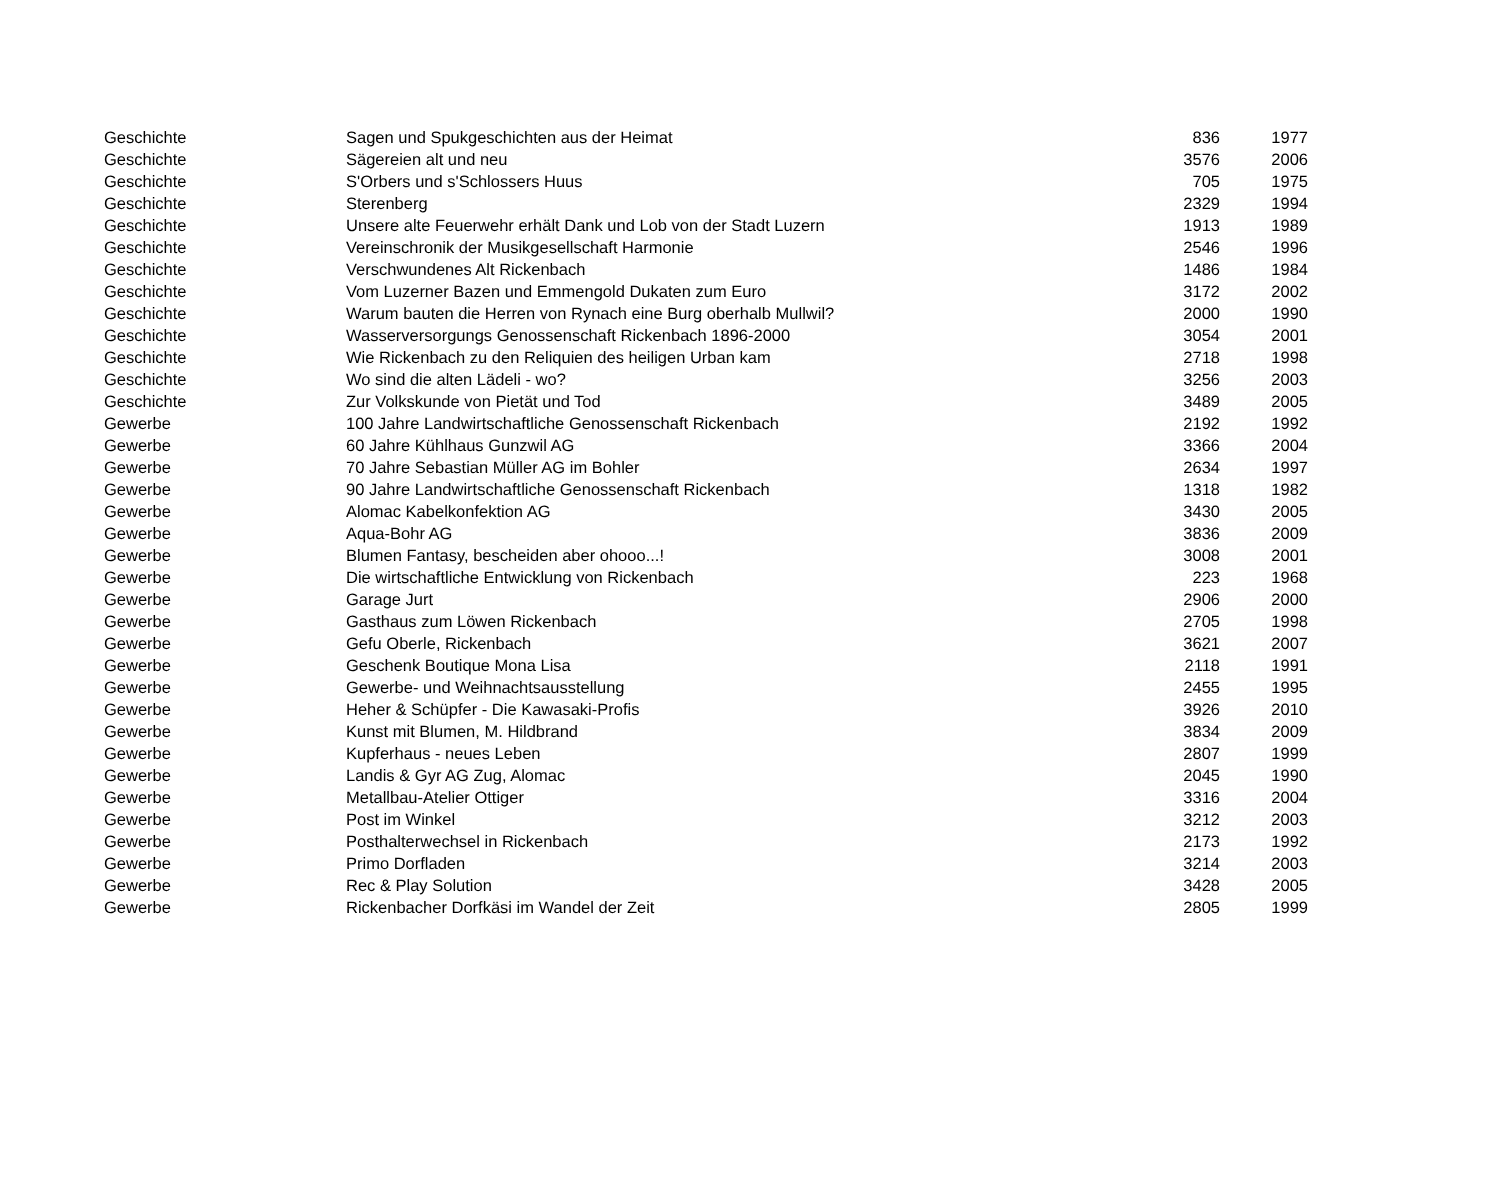| Geschichte | Sagen und Spukgeschichten aus der Heimat | 836 | 1977 |
| Geschichte | Sägereien alt und neu | 3576 | 2006 |
| Geschichte | S'Orbers und s'Schlossers Huus | 705 | 1975 |
| Geschichte | Sterenberg | 2329 | 1994 |
| Geschichte | Unsere alte Feuerwehr erhält Dank und Lob von der Stadt Luzern | 1913 | 1989 |
| Geschichte | Vereinschronik der Musikgesellschaft Harmonie | 2546 | 1996 |
| Geschichte | Verschwundenes Alt Rickenbach | 1486 | 1984 |
| Geschichte | Vom Luzerner Bazen und Emmengold Dukaten zum Euro | 3172 | 2002 |
| Geschichte | Warum bauten die Herren von Rynach eine Burg oberhalb Mullwil? | 2000 | 1990 |
| Geschichte | Wasserversorgungs Genossenschaft Rickenbach 1896-2000 | 3054 | 2001 |
| Geschichte | Wie Rickenbach zu den Reliquien des heiligen Urban kam | 2718 | 1998 |
| Geschichte | Wo sind die alten Lädeli - wo? | 3256 | 2003 |
| Geschichte | Zur Volkskunde von Pietät und Tod | 3489 | 2005 |
| Gewerbe | 100 Jahre Landwirtschaftliche Genossenschaft Rickenbach | 2192 | 1992 |
| Gewerbe | 60 Jahre Kühlhaus Gunzwil AG | 3366 | 2004 |
| Gewerbe | 70 Jahre Sebastian Müller AG im Bohler | 2634 | 1997 |
| Gewerbe | 90 Jahre Landwirtschaftliche Genossenschaft Rickenbach | 1318 | 1982 |
| Gewerbe | Alomac Kabelkonfektion AG | 3430 | 2005 |
| Gewerbe | Aqua-Bohr AG | 3836 | 2009 |
| Gewerbe | Blumen Fantasy, bescheiden aber ohooo...! | 3008 | 2001 |
| Gewerbe | Die wirtschaftliche Entwicklung von Rickenbach | 223 | 1968 |
| Gewerbe | Garage Jurt | 2906 | 2000 |
| Gewerbe | Gasthaus zum Löwen Rickenbach | 2705 | 1998 |
| Gewerbe | Gefu Oberle, Rickenbach | 3621 | 2007 |
| Gewerbe | Geschenk Boutique Mona Lisa | 2118 | 1991 |
| Gewerbe | Gewerbe- und Weihnachtsausstellung | 2455 | 1995 |
| Gewerbe | Heher & Schüpfer - Die Kawasaki-Profis | 3926 | 2010 |
| Gewerbe | Kunst mit Blumen, M. Hildbrand | 3834 | 2009 |
| Gewerbe | Kupferhaus - neues Leben | 2807 | 1999 |
| Gewerbe | Landis & Gyr AG Zug, Alomac | 2045 | 1990 |
| Gewerbe | Metallbau-Atelier Ottiger | 3316 | 2004 |
| Gewerbe | Post im Winkel | 3212 | 2003 |
| Gewerbe | Posthalterwechsel in Rickenbach | 2173 | 1992 |
| Gewerbe | Primo Dorfladen | 3214 | 2003 |
| Gewerbe | Rec & Play Solution | 3428 | 2005 |
| Gewerbe | Rickenbacher Dorfkäsi im Wandel der Zeit | 2805 | 1999 |